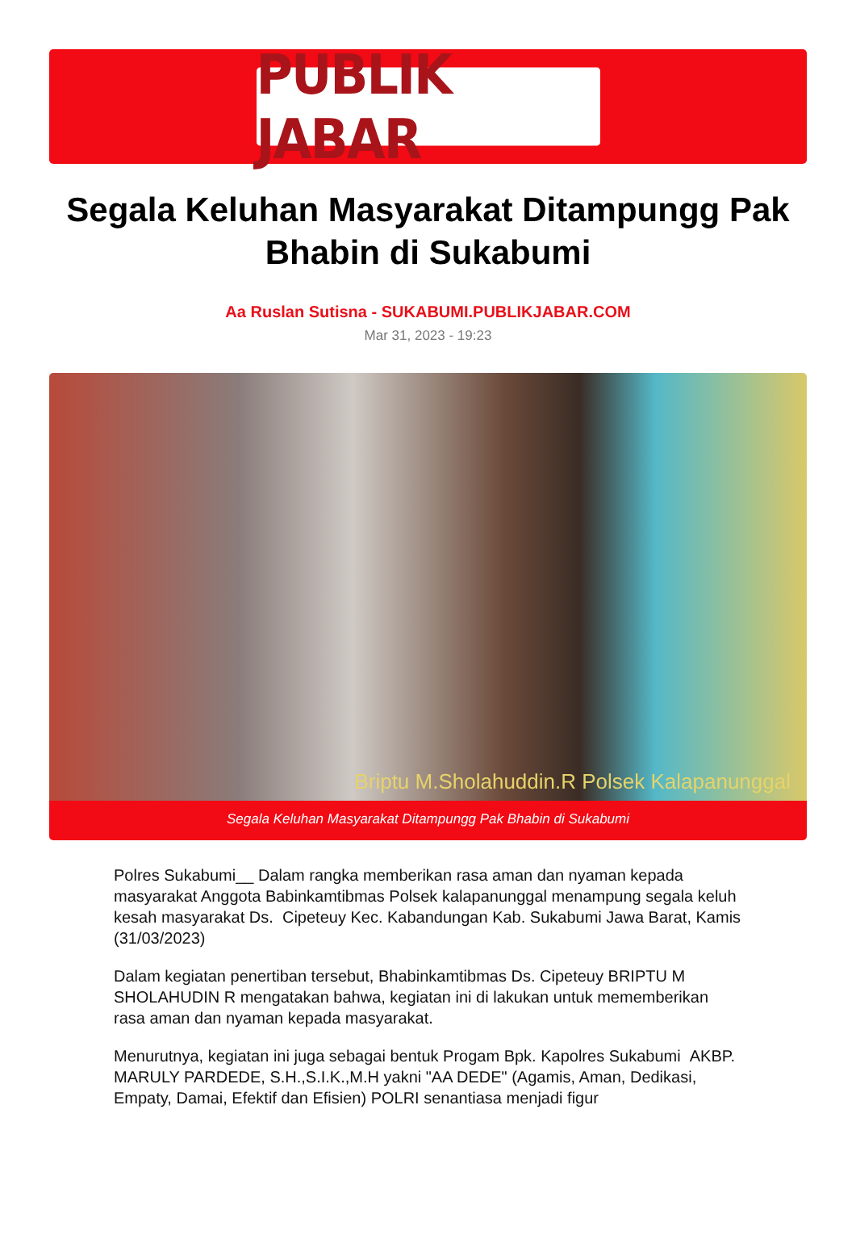PUBLIK JABAR
Segala Keluhan Masyarakat Ditampungg Pak Bhabin di Sukabumi
Aa Ruslan Sutisna - SUKABUMI.PUBLIKJABAR.COM
Mar 31, 2023 - 19:23
Briptu M.Sholahuddin.R Polsek Kalapanunggal
Segala Keluhan Masyarakat Ditampungg Pak Bhabin di Sukabumi
Polres Sukabumi__ Dalam rangka memberikan rasa aman dan nyaman kepada masyarakat Anggota Babinkamtibmas Polsek kalapanunggal menampung segala keluh kesah masyarakat Ds. Cipeteuy Kec. Kabandungan Kab. Sukabumi Jawa Barat, Kamis (31/03/2023)
Dalam kegiatan penertiban tersebut, Bhabinkamtibmas Ds. Cipeteuy BRIPTU M SHOLAHUDIN R mengatakan bahwa, kegiatan ini di lakukan untuk mememberikan rasa aman dan nyaman kepada masyarakat.
Menurutnya, kegiatan ini juga sebagai bentuk Progam Bpk. Kapolres Sukabumi AKBP. MARULY PARDEDE, S.H.,S.I.K.,M.H yakni "AA DEDE" (Agamis, Aman, Dedikasi, Empaty, Damai, Efektif dan Efisien) POLRI senantiasa menjadi figur